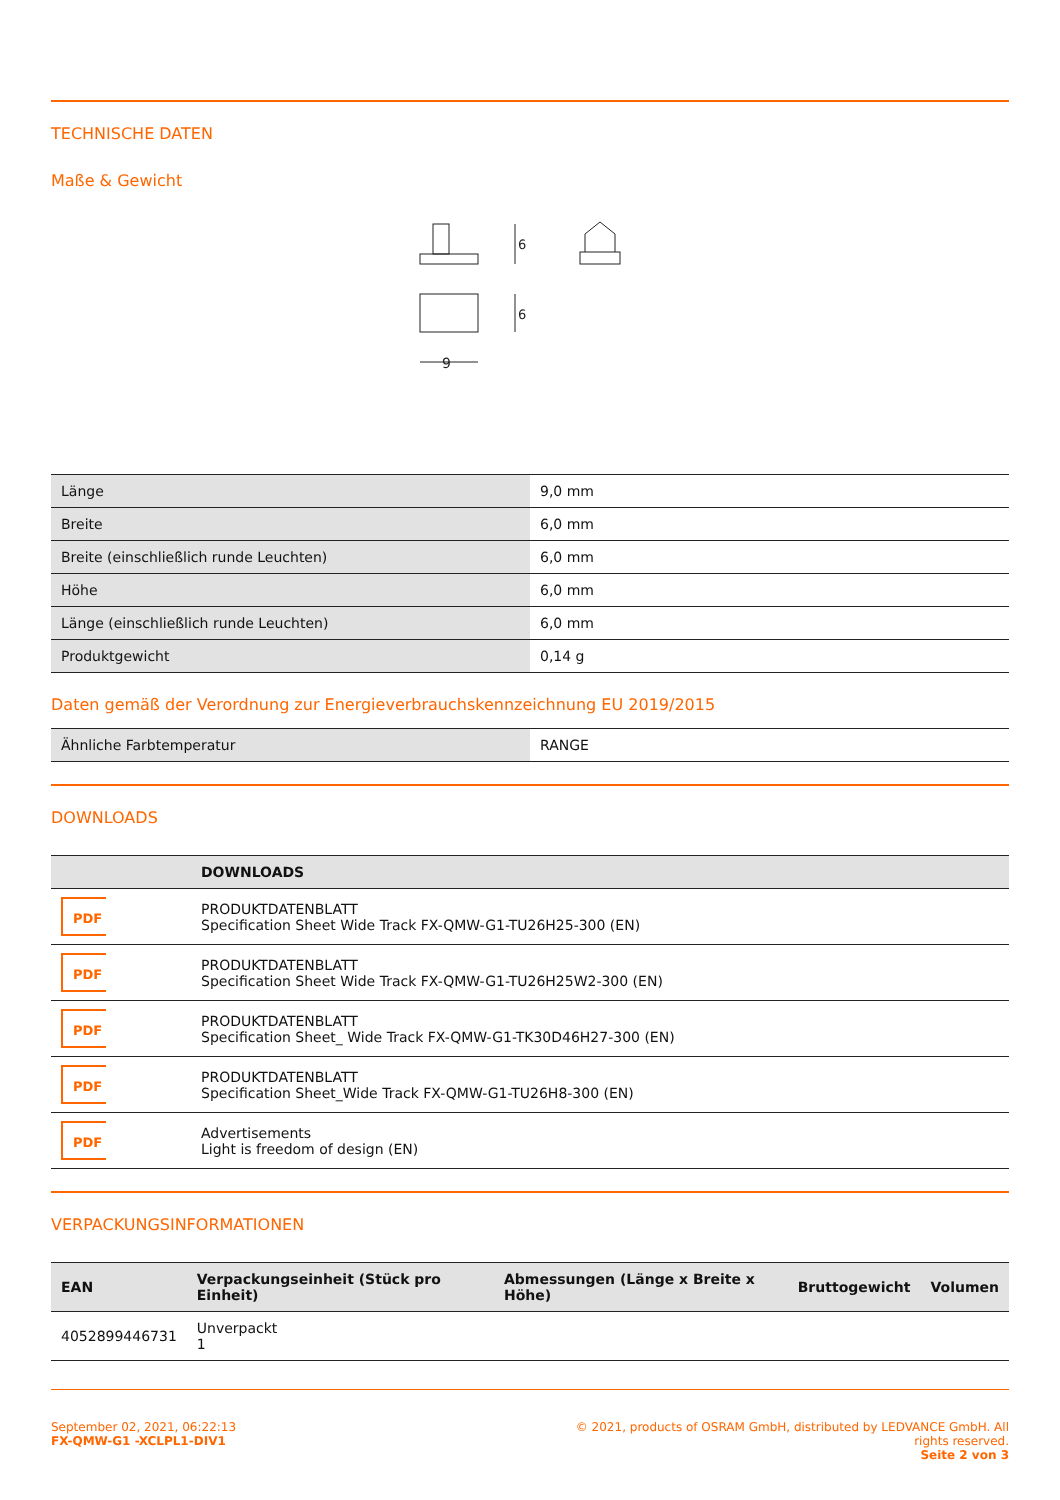TECHNISCHE DATEN
Maße & Gewicht
6
6
9
| Länge | 9,0 mm |
| Breite | 6,0 mm |
| Breite (einschließlich runde Leuchten) | 6,0 mm |
| Höhe | 6,0 mm |
| Länge (einschließlich runde Leuchten) | 6,0 mm |
| Produktgewicht | 0,14 g |
Daten gemäß der Verordnung zur Energieverbrauchskennzeichnung EU 2019/2015
| Ähnliche Farbtemperatur | RANGE |
DOWNLOADS
| | DOWNLOADS |
| --- | --- |
| PDF | PRODUKTDATENBLATT Specification Sheet Wide Track FX-QMW-G1-TU26H25-300 (EN) |
| PDF | PRODUKTDATENBLATT Specification Sheet Wide Track FX-QMW-G1-TU26H25W2-300 (EN) |
| PDF | PRODUKTDATENBLATT Specification Sheet_ Wide Track FX-QMW-G1-TK30D46H27-300 (EN) |
| PDF | PRODUKTDATENBLATT Specification Sheet_Wide Track FX-QMW-G1-TU26H8-300 (EN) |
| PDF | Advertisements Light is freedom of design (EN) |
VERPACKUNGSINFORMATIONEN
| EAN | Verpackungseinheit (Stück pro Einheit) | Abmessungen (Länge x Breite x Höhe) | Bruttogewicht | Volumen |
| --- | --- | --- | --- | --- |
| 4052899446731 | Unverpackt 1 | | | |
September 02, 2021, 06:22:13
FX-QMW-G1 -XCLPL1-DIV1
© 2021, products of OSRAM GmbH, distributed by LEDVANCE GmbH. All rights reserved.
Seite 2 von 3